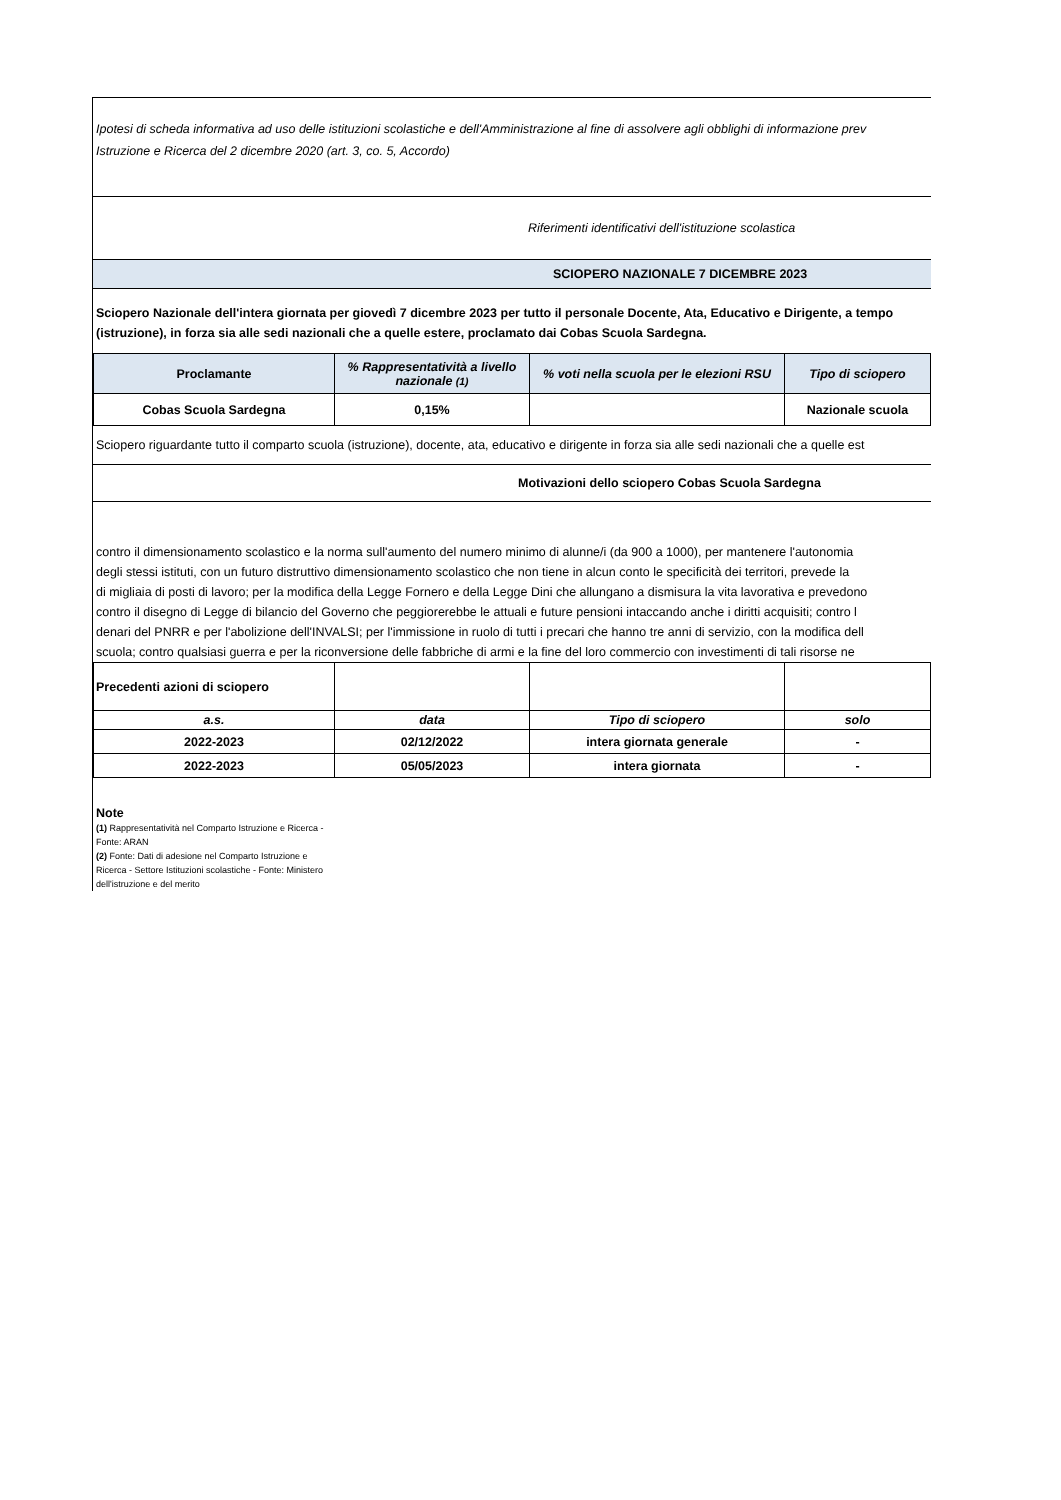Ipotesi di scheda informativa ad uso delle istituzioni scolastiche e dell'Amministrazione al fine di assolvere agli obblighi di informazione prev
Istruzione e Ricerca del 2 dicembre 2020 (art. 3, co. 5, Accordo)
Riferimenti identificativi dell'istituzione scolastica
SCIOPERO NAZIONALE 7 DICEMBRE 2023
Sciopero Nazionale dell'intera giornata per giovedì 7 dicembre 2023 per tutto il personale Docente, Ata, Educativo e Dirigente, a tempo
(istruzione), in forza sia alle sedi nazionali che a quelle estere, proclamato dai Cobas Scuola Sardegna.
| Proclamante | % Rappresentatività a livello nazionale (1) | % voti nella scuola per le elezioni RSU | Tipo di sciopero |
| --- | --- | --- | --- |
| Cobas Scuola Sardegna | 0,15% | | Nazionale scuola |
Sciopero riguardante tutto il comparto scuola (istruzione), docente, ata, educativo e dirigente in forza sia alle sedi nazionali che a quelle est
Motivazioni dello sciopero Cobas Scuola Sardegna
contro il dimensionamento scolastico e la norma sull'aumento del numero minimo di alunne/i (da 900 a 1000), per mantenere l'autonomia
degli stessi istituti, con un futuro distruttivo dimensionamento scolastico che non tiene in alcun conto le specificità dei territori, prevede la
di migliaia di posti di lavoro; per la modifica della Legge Fornero e della Legge Dini che allungano a dismisura la vita lavorativa e prevedono
contro il disegno di Legge di bilancio del Governo che peggiorerebbe le attuali e future pensioni intaccando anche i diritti acquisiti; contro l
denari del PNRR e per l'abolizione dell'INVALSI; per l'immissione in ruolo di tutti i precari che hanno tre anni di servizio, con la modifica dell
scuola; contro qualsiasi guerra e per la riconversione delle fabbriche di armi e la fine del loro commercio con investimenti di tali risorse ne
| Precedenti azioni di sciopero | | | |
| a.s. | data | Tipo di sciopero | solo |
| 2022-2023 | 02/12/2022 | intera giornata generale | - |
| 2022-2023 | 05/05/2023 | intera giornata | - |
Note
(1) Rappresentatività nel Comparto Istruzione e Ricerca - Fonte: ARAN
(2) Fonte: Dati di adesione nel Comparto Istruzione e Ricerca - Settore Istituzioni scolastiche - Fonte: Ministero dell'istruzione e del merito